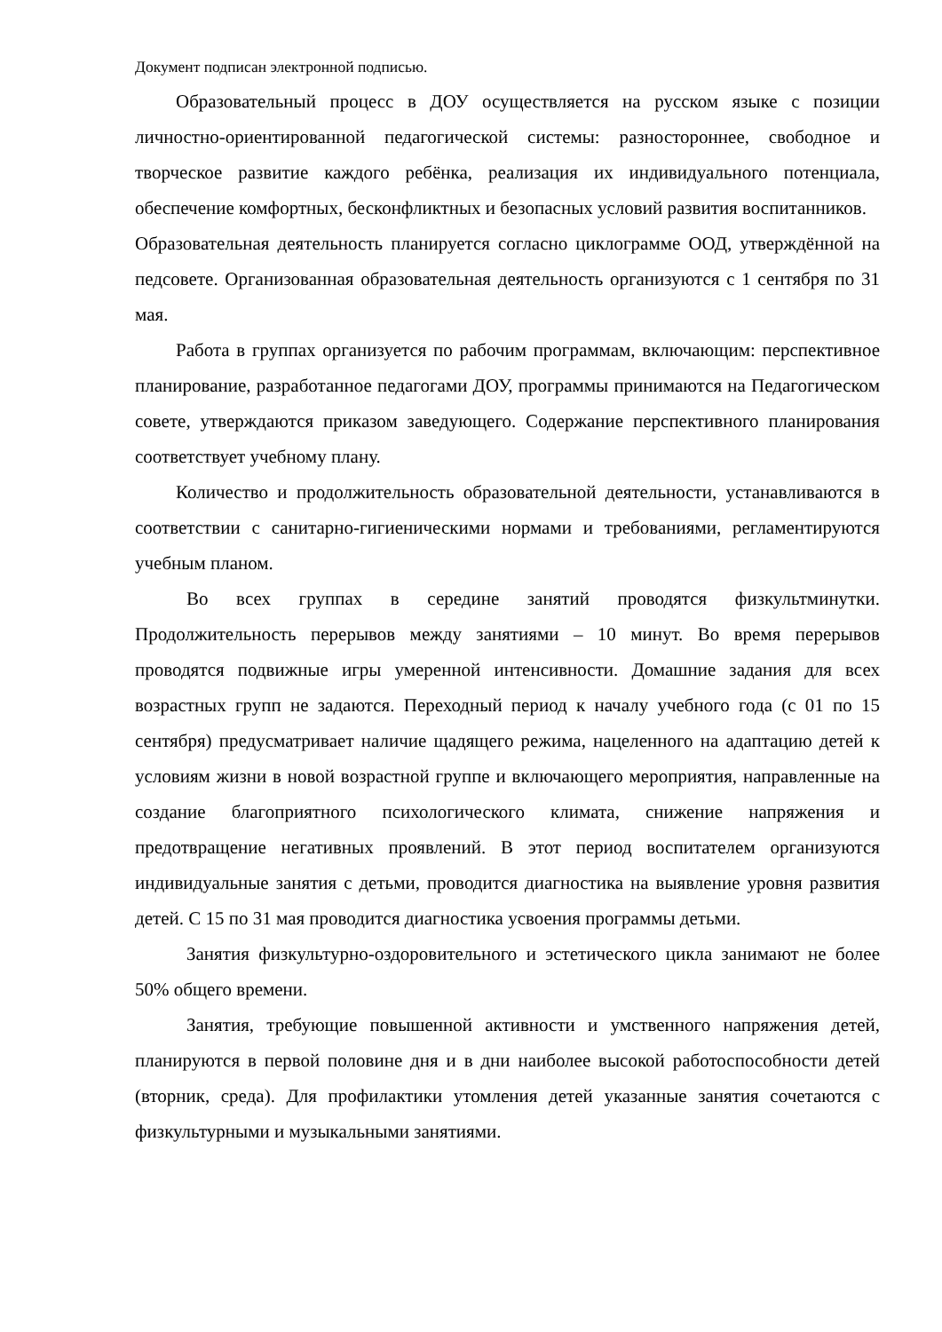Документ подписан электронной подписью.
Образовательный процесс в ДОУ осуществляется на русском языке с позиции личностно-ориентированной педагогической системы: разностороннее, свободное и творческое развитие каждого ребёнка, реализация их индивидуального потенциала, обеспечение комфортных, бесконфликтных и безопасных условий развития воспитанников.
Образовательная деятельность планируется согласно циклограмме ООД, утверждённой на педсовете. Организованная образовательная деятельность организуются с 1 сентября по 31 мая.
Работа в группах организуется по рабочим программам, включающим: перспективное планирование, разработанное педагогами ДОУ, программы принимаются на Педагогическом совете, утверждаются приказом заведующего. Содержание перспективного планирования соответствует учебному плану.
Количество и продолжительность образовательной деятельности, устанавливаются в соответствии с санитарно-гигиеническими нормами и требованиями, регламентируются учебным планом.
Во всех группах в середине занятий проводятся физкультминутки. Продолжительность перерывов между занятиями – 10 минут. Во время перерывов проводятся подвижные игры умеренной интенсивности. Домашние задания для всех возрастных групп не задаются. Переходный период к началу учебного года (с 01 по 15 сентября) предусматривает наличие щадящего режима, нацеленного на адаптацию детей к условиям жизни в новой возрастной группе и включающего мероприятия, направленные на создание благоприятного психологического климата, снижение напряжения и предотвращение негативных проявлений. В этот период воспитателем организуются индивидуальные занятия с детьми, проводится диагностика на выявление уровня развития детей. С 15 по 31 мая проводится диагностика усвоения программы детьми.
Занятия физкультурно-оздоровительного и эстетического цикла занимают не более 50% общего времени.
Занятия, требующие повышенной активности и умственного напряжения детей, планируются в первой половине дня и в дни наиболее высокой работоспособности детей (вторник, среда). Для профилактики утомления детей указанные занятия сочетаются с физкультурными и музыкальными занятиями.